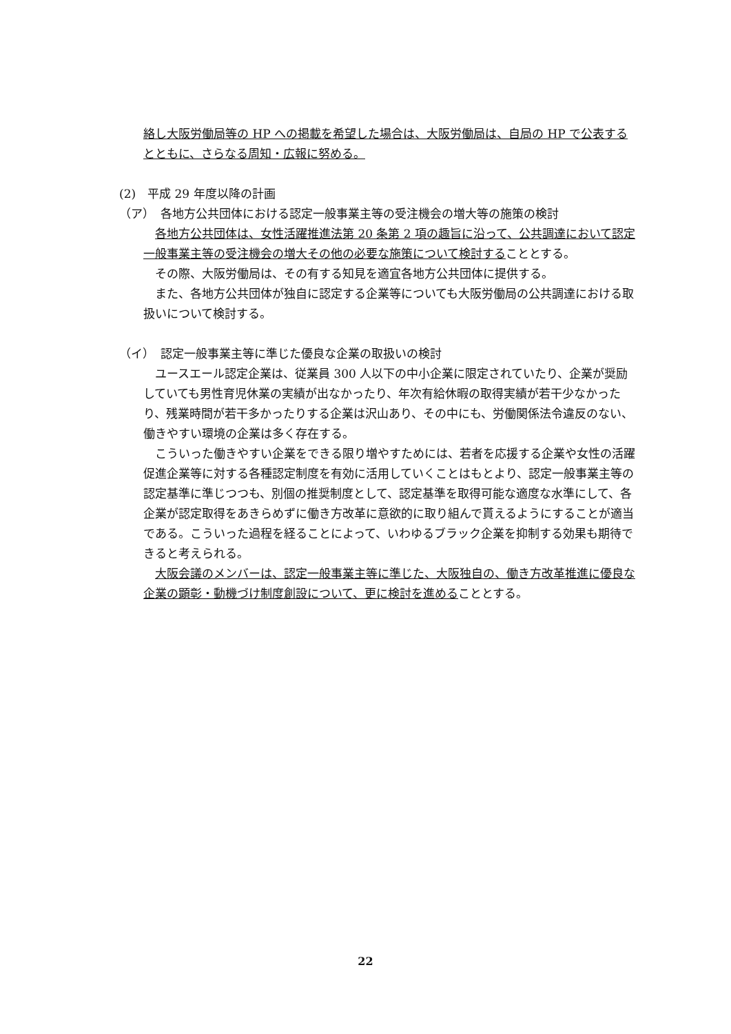絡し大阪労働局等の HP への掲載を希望した場合は、大阪労働局は、自局の HP で公表するとともに、さらなる周知・広報に努める。
(2)　平成 29 年度以降の計画
（ア）　各地方公共団体における認定一般事業主等の受注機会の増大等の施策の検討
　各地方公共団体は、女性活躍推進法第 20 条第 2 項の趣旨に沿って、公共調達において認定一般事業主等の受注機会の増大その他の必要な施策について検討することとする。
　その際、大阪労働局は、その有する知見を適宜各地方公共団体に提供する。
　また、各地方公共団体が独自に認定する企業等についても大阪労働局の公共調達における取扱いについて検討する。
（イ）　認定一般事業主等に準じた優良な企業の取扱いの検討
　ユースエール認定企業は、従業員 300 人以下の中小企業に限定されていたり、企業が奨励していても男性育児休業の実績が出なかったり、年次有給休暇の取得実績が若干少なかったり、残業時間が若干多かったりする企業は沢山あり、その中にも、労働関係法令違反のない、働きやすい環境の企業は多く存在する。
　こういった働きやすい企業をできる限り増やすためには、若者を応援する企業や女性の活躍促進企業等に対する各種認定制度を有効に活用していくことはもとより、認定一般事業主等の認定基準に準じつつも、別個の推奨制度として、認定基準を取得可能な適度な水準にして、各企業が認定取得をあきらめずに働き方改革に意欲的に取り組んで貰えるようにすることが適当である。こういった過程を経ることによって、いわゆるブラック企業を抑制する効果も期待できると考えられる。
　大阪会議のメンバーは、認定一般事業主等に準じた、大阪独自の、働き方改革推進に優良な企業の顕彰・動機づけ制度創設について、更に検討を進めることとする。
22